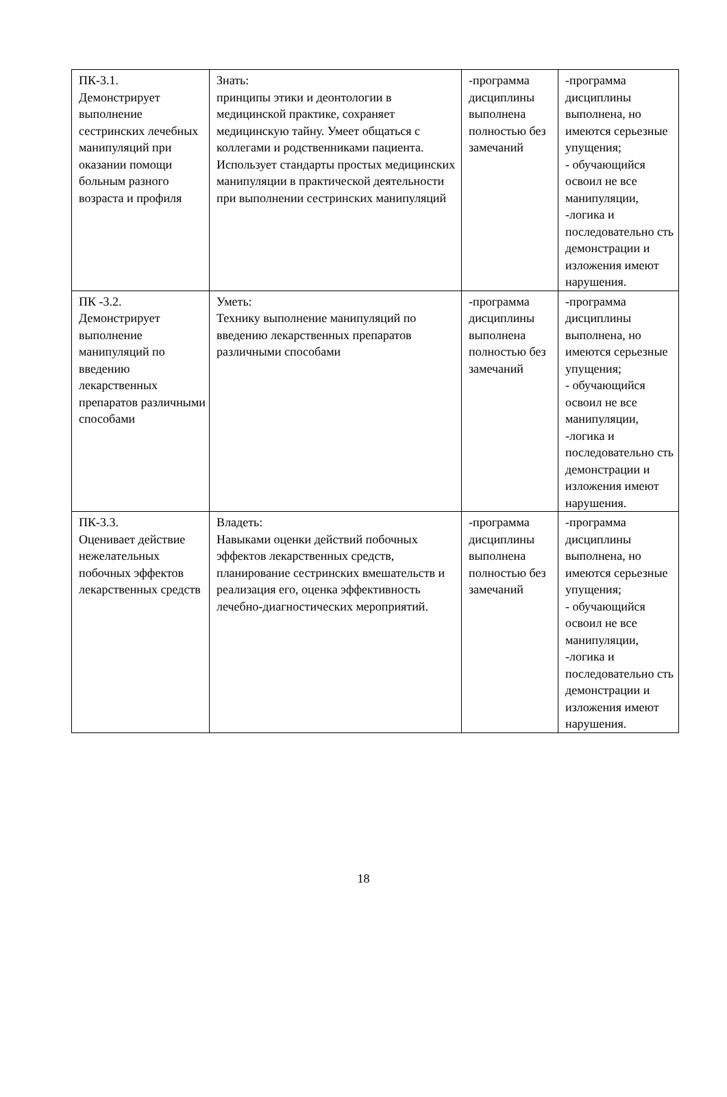| ПК-3.1. Демонстрирует выполнение сестринских лечебных манипуляций при оказании помощи больным разного возраста и профиля | Знать: принципы этики и деонтологии в медицинской практике, сохраняет медицинскую тайну. Умеет общаться с коллегами и родственниками пациента. Использует стандарты простых медицинских манипуляции в практической деятельности при выполнении сестринских манипуляций | -программа дисциплины выполнена полностью без замечаний | -программа дисциплины выполнена, но имеются серьезные упущения; - обучающийся освоил не все манипуляции, -логика и последовательно сть демонстрации и изложения имеют нарушения. |
| ПК -3.2. Демонстрирует выполнение манипуляций по введению лекарственных препаратов различными способами | Уметь: Технику выполнение манипуляций по введению лекарственных препаратов различными способами | -программа дисциплины выполнена полностью без замечаний | -программа дисциплины выполнена, но имеются серьезные упущения; - обучающийся освоил не все манипуляции, -логика и последовательно сть демонстрации и изложения имеют нарушения. |
| ПК-3.3. Оценивает действие нежелательных побочных эффектов лекарственных средств | Владеть: Навыками оценки действий побочных эффектов лекарственных средств, планирование сестринских вмешательств и реализация его, оценка эффективность лечебно-диагностических мероприятий. | -программа дисциплины выполнена полностью без замечаний | -программа дисциплины выполнена, но имеются серьезные упущения; - обучающийся освоил не все манипуляции, -логика и последовательно сть демонстрации и изложения имеют нарушения. |
18